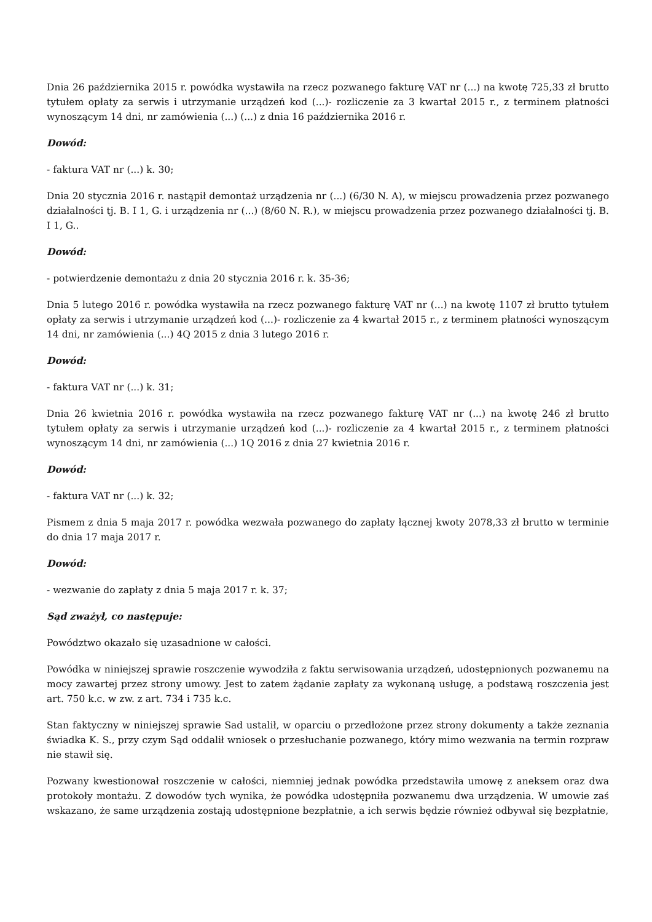Dnia 26 października 2015 r. powódka wystawiła na rzecz pozwanego fakturę VAT nr (...) na kwotę 725,33 zł brutto tytułem opłaty za serwis i utrzymanie urządzeń kod (...)- rozliczenie za 3 kwartał 2015 r., z terminem płatności wynoszącym 14 dni, nr zamówienia (...) (...) z dnia 16 października 2016 r.
Dowód:
- faktura VAT nr (...) k. 30;
Dnia 20 stycznia 2016 r. nastąpił demontaż urządzenia nr (...) (6/30 N. A), w miejscu prowadzenia przez pozwanego działalności tj. B. I 1, G. i urządzenia nr (...) (8/60 N. R.), w miejscu prowadzenia przez pozwanego działalności tj. B. I 1, G..
Dowód:
- potwierdzenie demontażu z dnia 20 stycznia 2016 r. k. 35-36;
Dnia 5 lutego 2016 r. powódka wystawiła na rzecz pozwanego fakturę VAT nr (...) na kwotę 1107 zł brutto tytułem opłaty za serwis i utrzymanie urządzeń kod (...)- rozliczenie za 4 kwartał 2015 r., z terminem płatności wynoszącym 14 dni, nr zamówienia (...) 4Q 2015 z dnia 3 lutego 2016 r.
Dowód:
- faktura VAT nr (...) k. 31;
Dnia 26 kwietnia 2016 r. powódka wystawiła na rzecz pozwanego fakturę VAT nr (...) na kwotę 246 zł brutto tytułem opłaty za serwis i utrzymanie urządzeń kod (...)- rozliczenie za 4 kwartał 2015 r., z terminem płatności wynoszącym 14 dni, nr zamówienia (...) 1Q 2016 z dnia 27 kwietnia 2016 r.
Dowód:
- faktura VAT nr (...) k. 32;
Pismem z dnia 5 maja 2017 r. powódka wezwała pozwanego do zapłaty łącznej kwoty 2078,33 zł brutto w terminie do dnia 17 maja 2017 r.
Dowód:
- wezwanie do zapłaty z dnia 5 maja 2017 r. k. 37;
Sąd zważył, co następuje:
Powództwo okazało się uzasadnione w całości.
Powódka w niniejszej sprawie roszczenie wywodziła z faktu serwisowania urządzeń, udostępnionych pozwanemu na mocy zawartej przez strony umowy. Jest to zatem żądanie zapłaty za wykonaną usługę, a podstawą roszczenia jest art. 750 k.c. w zw. z art. 734 i 735 k.c.
Stan faktyczny w niniejszej sprawie Sad ustalił, w oparciu o przedłożone przez strony dokumenty a także zeznania świadka K. S., przy czym Sąd oddalił wniosek o przesłuchanie pozwanego, który mimo wezwania na termin rozpraw nie stawił się.
Pozwany kwestionował roszczenie w całości, niemniej jednak powódka przedstawiła umowę z aneksem oraz dwa protokoły montażu. Z dowodów tych wynika, że powódka udostępniła pozwanemu dwa urządzenia. W umowie zaś wskazano, że same urządzenia zostają udostępnione bezpłatnie, a ich serwis będzie również odbywał się bezpłatnie,